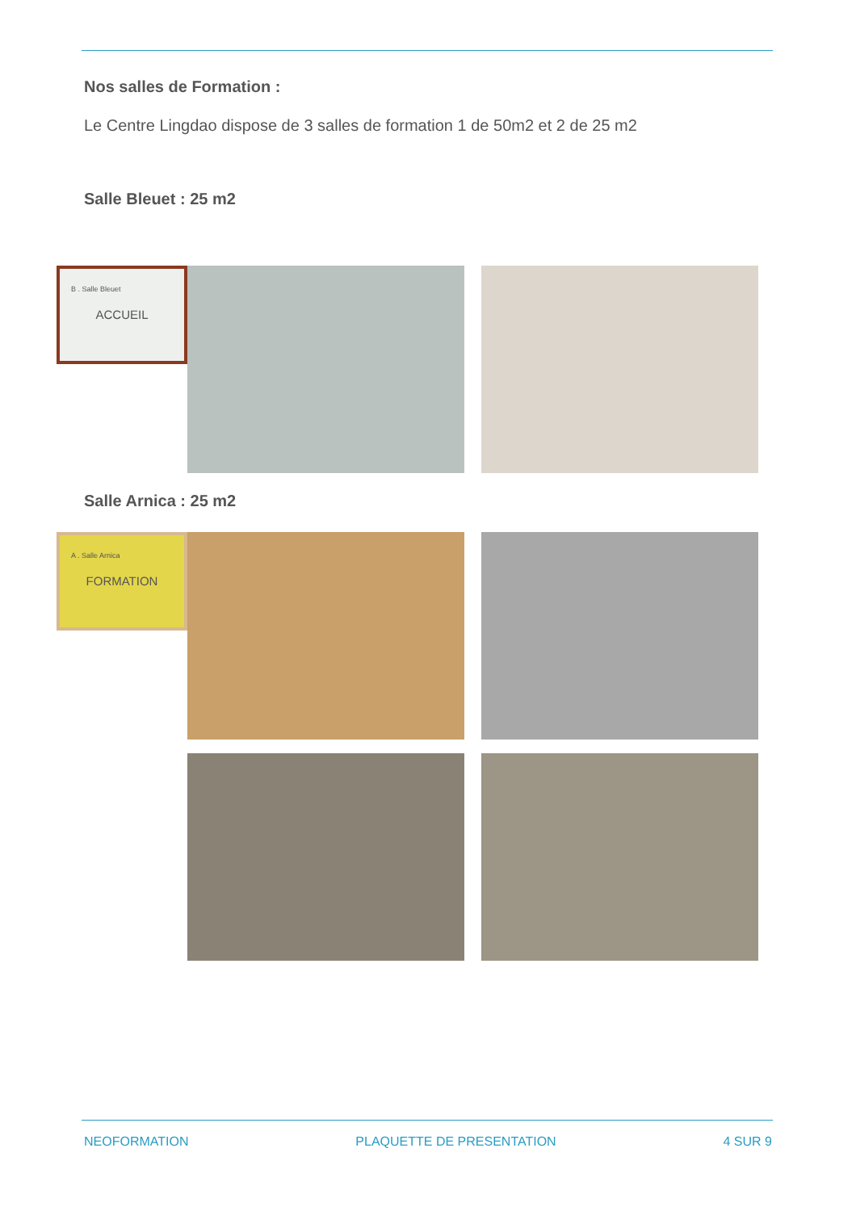Nos salles de Formation :
Le Centre Lingdao dispose de 3 salles de formation 1 de 50m2 et 2 de 25 m2
Salle Bleuet : 25 m2
B . Salle Bleuet
ACCUEIL
Salle Arnica : 25 m2
A . Salle Arnica
FORMATION
NEOFORMATION PLAQUETTE DE PRESENTATION 4 SUR 9